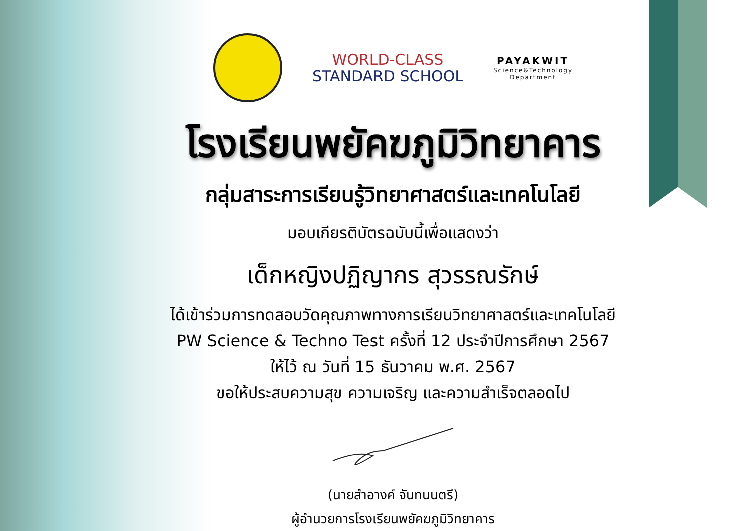WORLD-CLASS
STANDARD SCHOOL
PAYAKWIT
Science&Technology
Department
โรงเรียนพยัคฆภูมิวิทยาคาร
กลุ่มสาระการเรียนรู้วิทยาศาสตร์และเทคโนโลยี
มอบเกียรติบัตรฉบับนี้เพื่อแสดงว่า
เด็กหญิงปฏิญากร สุวรรณรักษ์
ได้เข้าร่วมการทดสอบวัดคุณภาพทางการเรียนวิทยาศาสตร์และเทคโนโลยี
PW Science & Techno Test ครั้งที่ 12 ประจำปีการศึกษา 2567
ให้ไว้ ณ วันที่ 15 ธันวาคม พ.ศ. 2567
ขอให้ประสบความสุข ความเจริญ และความสำเร็จตลอดไป
(นายสำอางค์ จันทนนตรี)
ผู้อำนวยการโรงเรียนพยัคฆภูมิวิทยาคาร